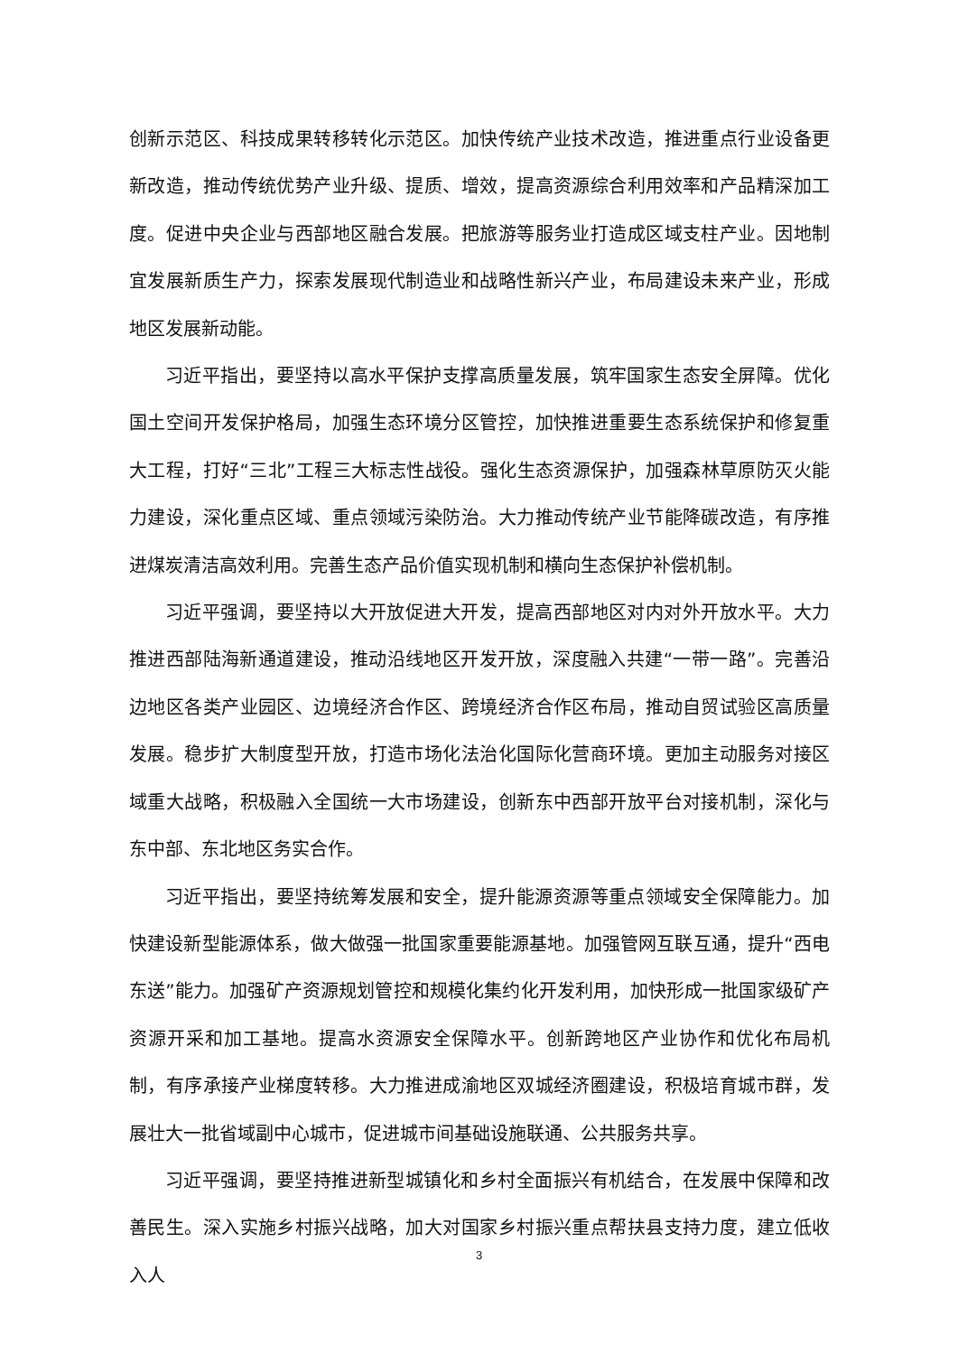创新示范区、科技成果转移转化示范区。加快传统产业技术改造，推进重点行业设备更新改造，推动传统优势产业升级、提质、增效，提高资源综合利用效率和产品精深加工度。促进中央企业与西部地区融合发展。把旅游等服务业打造成区域支柱产业。因地制宜发展新质生产力，探索发展现代制造业和战略性新兴产业，布局建设未来产业，形成地区发展新动能。
习近平指出，要坚持以高水平保护支撑高质量发展，筑牢国家生态安全屏障。优化国土空间开发保护格局，加强生态环境分区管控，加快推进重要生态系统保护和修复重大工程，打好“三北”工程三大标志性战役。强化生态资源保护，加强森林草原防灭火能力建设，深化重点区域、重点领域污染防治。大力推动传统产业节能降碳改造，有序推进煤炭清洁高效利用。完善生态产品价值实现机制和横向生态保护补偿机制。
习近平强调，要坚持以大开放促进大开发，提高西部地区对内对外开放水平。大力推进西部陆海新通道建设，推动沿线地区开发开放，深度融入共建“一带一路”。完善沿边地区各类产业园区、边境经济合作区、跨境经济合作区布局，推动自贸试验区高质量发展。稳步扩大制度型开放，打造市场化法治化国际化营商环境。更加主动服务对接区域重大战略，积极融入全国统一大市场建设，创新东中西部开放平台对接机制，深化与东中部、东北地区务实合作。
习近平指出，要坚持统筹发展和安全，提升能源资源等重点领域安全保障能力。加快建设新型能源体系，做大做强一批国家重要能源基地。加强管网互联互通，提升“西电东送”能力。加强矿产资源规划管控和规模化集约化开发利用，加快形成一批国家级矿产资源开采和加工基地。提高水资源安全保障水平。创新跨地区产业协作和优化布局机制，有序承接产业梯度转移。大力推进成渝地区双城经济圈建设，积极培育城市群，发展壮大一批省域副中心城市，促进城市间基础设施联通、公共服务共享。
习近平强调，要坚持推进新型城镇化和乡村全面振兴有机结合，在发展中保障和改善民生。深入实施乡村振兴战略，加大对国家乡村振兴重点帮扶县支持力度，建立低收入人
3